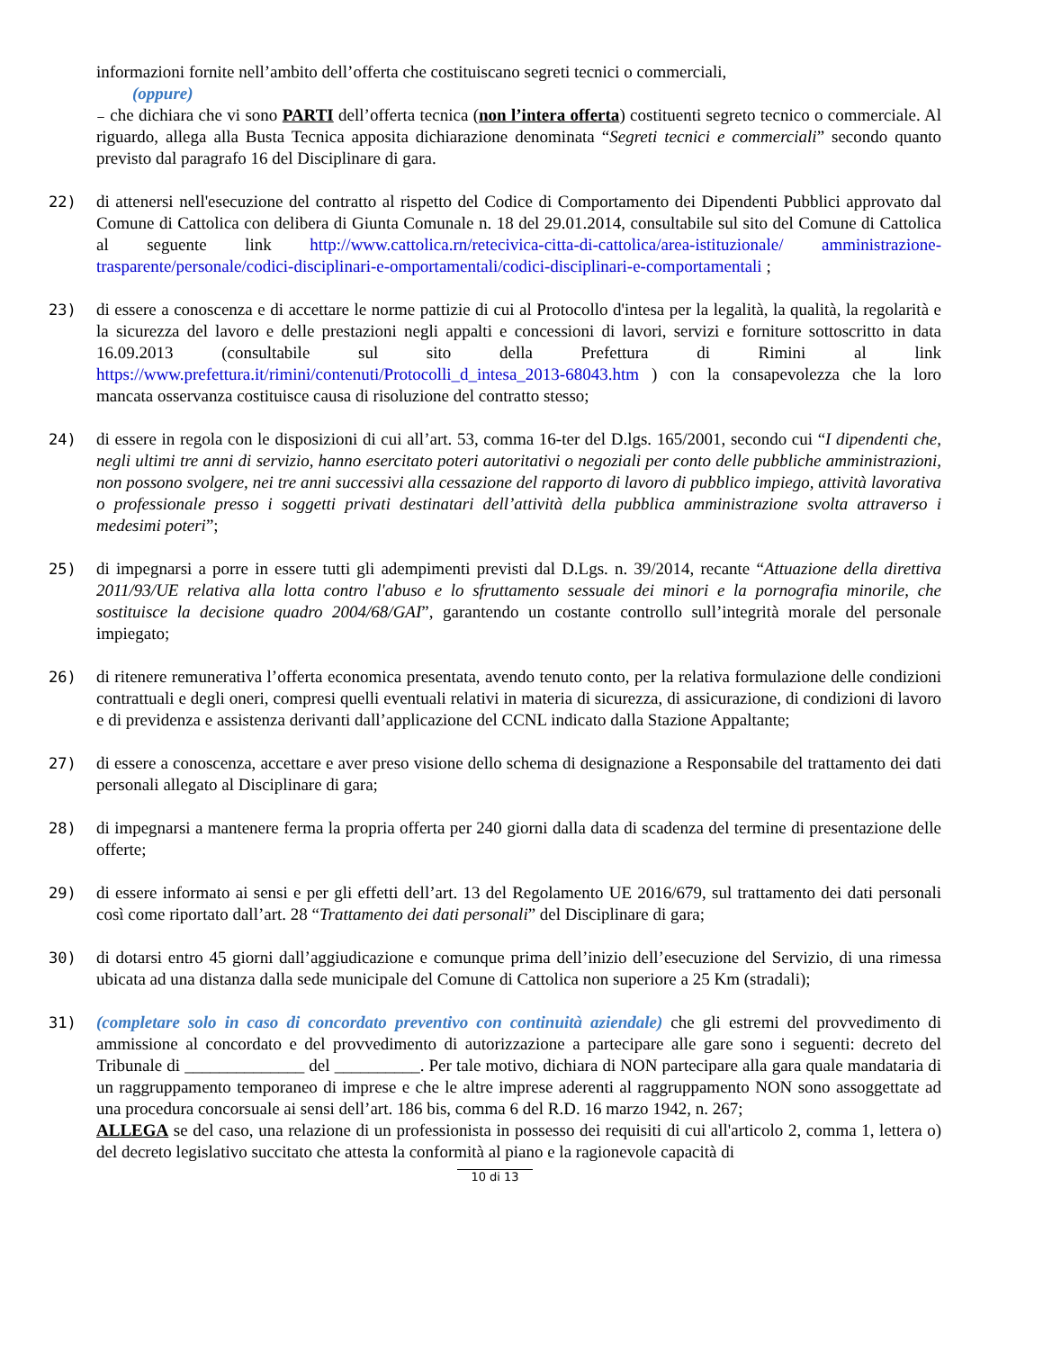informazioni fornite nell’ambito dell’offerta che costituiscano segreti tecnici o commerciali,
(oppure)
₋ che dichiara che vi sono PARTI dell’offerta tecnica (non l’intera offerta) costituenti segreto tecnico o commerciale. Al riguardo, allega alla Busta Tecnica apposita dichiarazione denominata “Segreti tecnici e commerciali” secondo quanto previsto dal paragrafo 16 del Disciplinare di gara.
22) di attenersi nell'esecuzione del contratto al rispetto del Codice di Comportamento dei Dipendenti Pubblici approvato dal Comune di Cattolica con delibera di Giunta Comunale n. 18 del 29.01.2014, consultabile sul sito del Comune di Cattolica al seguente link http://www.cattolica.rn/retecivica-citta-di-cattolica/area-istituzionale/ amministrazione-trasparente/personale/codici-disciplinari-e-omportamentali/codici-disciplinari-e-comportamentali ;
23) di essere a conoscenza e di accettare le norme pattizie di cui al Protocollo d'intesa per la legalità, la qualità, la regolarità e la sicurezza del lavoro e delle prestazioni negli appalti e concessioni di lavori, servizi e forniture sottoscritto in data 16.09.2013 (consultabile sul sito della Prefettura di Rimini al link https://www.prefettura.it/rimini/contenuti/Protocolli_d_intesa_2013-68043.htm ) con la consapevolezza che la loro mancata osservanza costituisce causa di risoluzione del contratto stesso;
24) di essere in regola con le disposizioni di cui all’art. 53, comma 16-ter del D.lgs. 165/2001, secondo cui “I dipendenti che, negli ultimi tre anni di servizio, hanno esercitato poteri autoritativi o negoziali per conto delle pubbliche amministrazioni, non possono svolgere, nei tre anni successivi alla cessazione del rapporto di lavoro di pubblico impiego, attività lavorativa o professionale presso i soggetti privati destinatari dell’attività della pubblica amministrazione svolta attraverso i medesimi poteri”;
25) di impegnarsi a porre in essere tutti gli adempimenti previsti dal D.Lgs. n. 39/2014, recante “Attuazione della direttiva 2011/93/UE relativa alla lotta contro l'abuso e lo sfruttamento sessuale dei minori e la pornografia minorile, che sostituisce la decisione quadro 2004/68/GAI”, garantendo un costante controllo sull’integrità morale del personale impiegato;
26) di ritenere remunerativa l’offerta economica presentata, avendo tenuto conto, per la relativa formulazione delle condizioni contrattuali e degli oneri, compresi quelli eventuali relativi in materia di sicurezza, di assicurazione, di condizioni di lavoro e di previdenza e assistenza derivanti dall’applicazione del CCNL indicato dalla Stazione Appaltante;
27) di essere a conoscenza, accettare e aver preso visione dello schema di designazione a Responsabile del trattamento dei dati personali allegato al Disciplinare di gara;
28) di impegnarsi a mantenere ferma la propria offerta per 240 giorni dalla data di scadenza del termine di presentazione delle offerte;
29) di essere informato ai sensi e per gli effetti dell’art. 13 del Regolamento UE 2016/679, sul trattamento dei dati personali così come riportato dall’art. 28 “Trattamento dei dati personali” del Disciplinare di gara;
30) di dotarsi entro 45 giorni dall’aggiudicazione e comunque prima dell’inizio dell’esecuzione del Servizio, di una rimessa ubicata ad una distanza dalla sede municipale del Comune di Cattolica non superiore a 25 Km (stradali);
31) (completare solo in caso di concordato preventivo con continuità aziendale) che gli estremi del provvedimento di ammissione al concordato e del provvedimento di autorizzazione a partecipare alle gare sono i seguenti: decreto del Tribunale di ______________ del __________. Per tale motivo, dichiara di NON partecipare alla gara quale mandataria di un raggruppamento temporaneo di imprese e che le altre imprese aderenti al raggruppamento NON sono assoggettate ad una procedura concorsuale ai sensi dell’art. 186 bis, comma 6 del R.D. 16 marzo 1942, n. 267;
ALLEGA se del caso, una relazione di un professionista in possesso dei requisiti di cui all'articolo 2, comma 1, lettera o) del decreto legislativo succitato che attesta la conformità al piano e la ragionevole capacità di
10 di 13